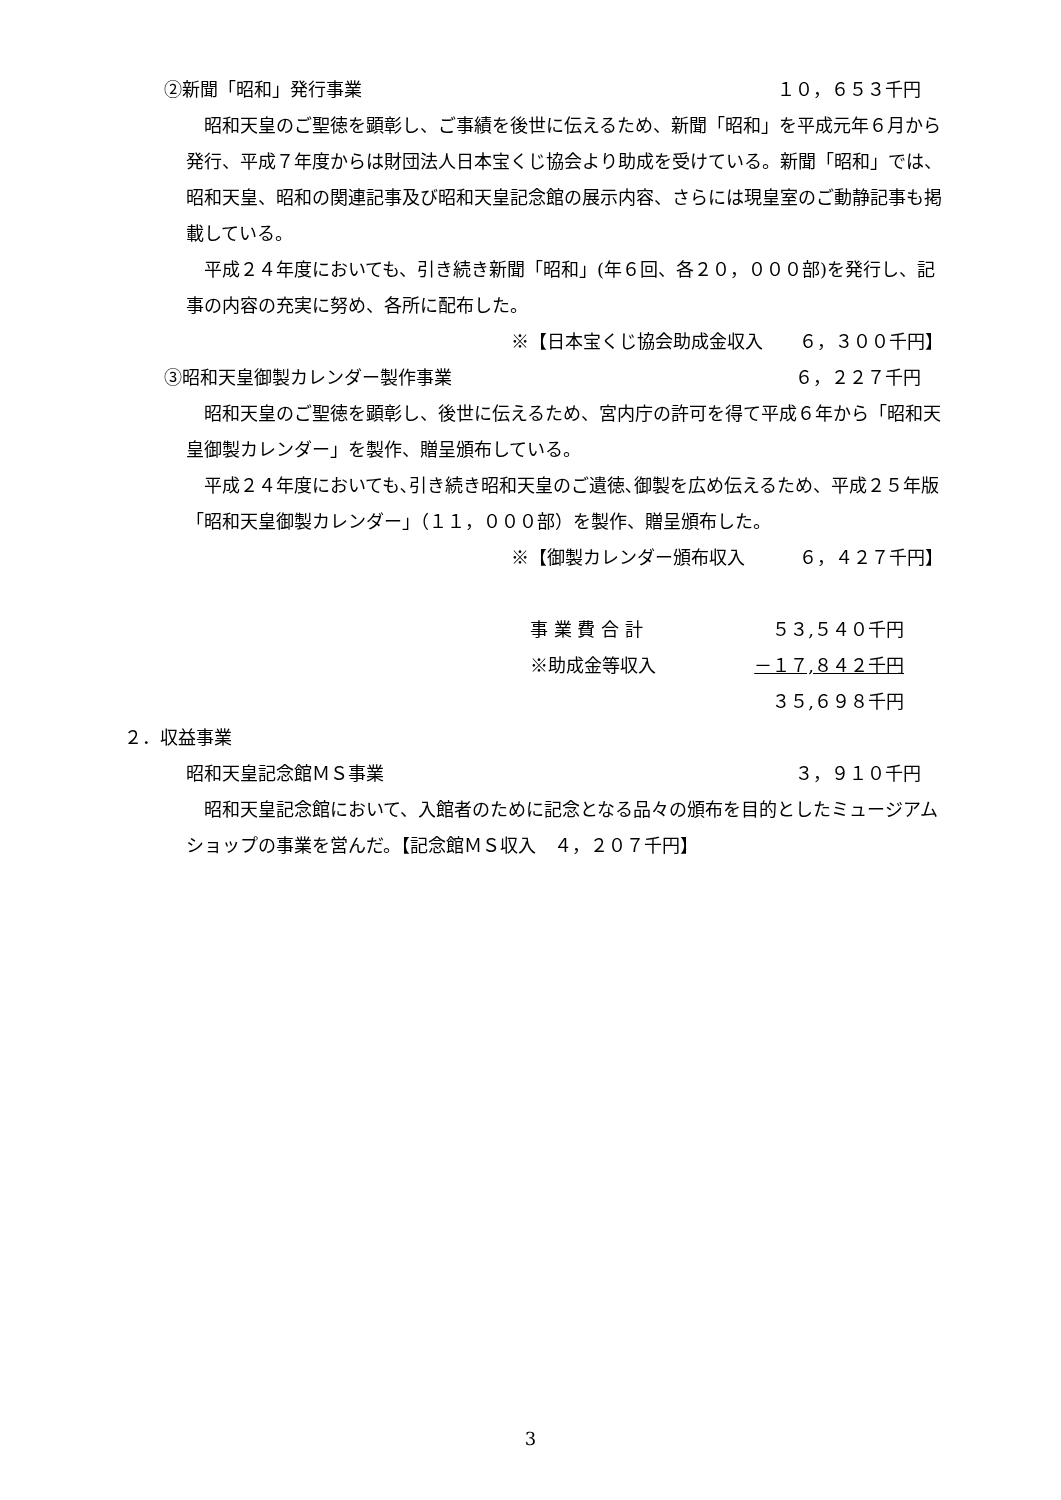②新聞「昭和」発行事業 １０，６５３千円
　昭和天皇のご聖徳を顕彰し、ご事績を後世に伝えるため、新聞「昭和」を平成元年６月から発行、平成７年度からは財団法人日本宝くじ協会より助成を受けている。新聞「昭和」では、昭和天皇、昭和の関連記事及び昭和天皇記念館の展示内容、さらには現皇室のご動静記事も掲載している。
　平成２４年度においても、引き続き新聞「昭和」(年６回、各２０，０００部)を発行し、記事の内容の充実に努め、各所に配布した。
※【日本宝くじ協会助成金収入　　６，３００千円】
③昭和天皇御製カレンダー製作事業 ６，２２７千円
　昭和天皇のご聖徳を顕彰し、後世に伝えるため、宮内庁の許可を得て平成６年から「昭和天皇御製カレンダー」を製作、贈呈頒布している。
　平成２４年度においても､引き続き昭和天皇のご遺徳､御製を広め伝えるため、平成２５年版「昭和天皇御製カレンダー」（１１，０００部）を製作、贈呈頒布した。
※【御製カレンダー頒布収入　　　６，４２７千円】
事 業 費 合 計 ５３,５４０千円
※助成金等収入 －１７,８４２千円
３５,６９８千円
２．収益事業
昭和天皇記念館ＭＳ事業 ３，９１０千円
　昭和天皇記念館において、入館者のために記念となる品々の頒布を目的としたミュージアムショップの事業を営んだ。【記念館ＭＳ収入　４，２０７千円】
3